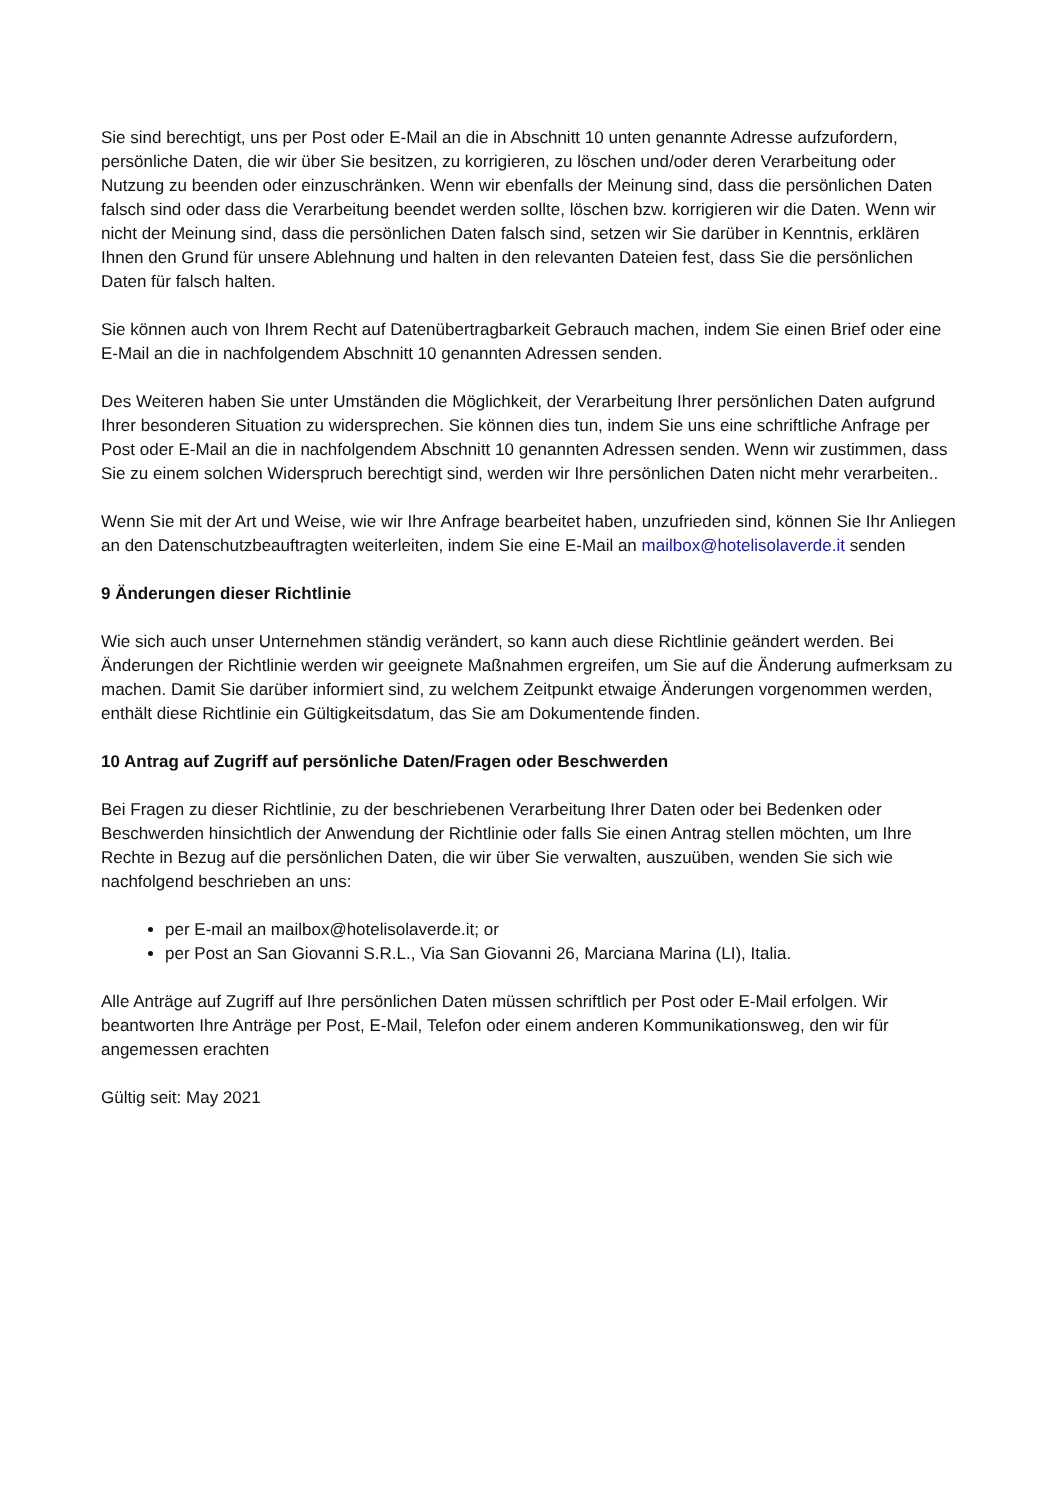Sie sind berechtigt, uns per Post oder E-Mail an die in Abschnitt 10 unten genannte Adresse aufzufordern, persönliche Daten, die wir über Sie besitzen, zu korrigieren, zu löschen und/oder deren Verarbeitung oder Nutzung zu beenden oder einzuschränken. Wenn wir ebenfalls der Meinung sind, dass die persönlichen Daten falsch sind oder dass die Verarbeitung beendet werden sollte, löschen bzw. korrigieren wir die Daten. Wenn wir nicht der Meinung sind, dass die persönlichen Daten falsch sind, setzen wir Sie darüber in Kenntnis, erklären Ihnen den Grund für unsere Ablehnung und halten in den relevanten Dateien fest, dass Sie die persönlichen Daten für falsch halten.
Sie können auch von Ihrem Recht auf Datenübertragbarkeit Gebrauch machen, indem Sie einen Brief oder eine E-Mail an die in nachfolgendem Abschnitt 10 genannten Adressen senden.
Des Weiteren haben Sie unter Umständen die Möglichkeit, der Verarbeitung Ihrer persönlichen Daten aufgrund Ihrer besonderen Situation zu widersprechen. Sie können dies tun, indem Sie uns eine schriftliche Anfrage per Post oder E-Mail an die in nachfolgendem Abschnitt 10 genannten Adressen senden. Wenn wir zustimmen, dass Sie zu einem solchen Widerspruch berechtigt sind, werden wir Ihre persönlichen Daten nicht mehr verarbeiten..
Wenn Sie mit der Art und Weise, wie wir Ihre Anfrage bearbeitet haben, unzufrieden sind, können Sie Ihr Anliegen an den Datenschutzbeauftragten weiterleiten, indem Sie eine E-Mail an mailbox@hotelisolaverde.it senden
9 Änderungen dieser Richtlinie
Wie sich auch unser Unternehmen ständig verändert, so kann auch diese Richtlinie geändert werden. Bei Änderungen der Richtlinie werden wir geeignete Maßnahmen ergreifen, um Sie auf die Änderung aufmerksam zu machen. Damit Sie darüber informiert sind, zu welchem Zeitpunkt etwaige Änderungen vorgenommen werden, enthält diese Richtlinie ein Gültigkeitsdatum, das Sie am Dokumentende finden.
10 Antrag auf Zugriff auf persönliche Daten/Fragen oder Beschwerden
Bei Fragen zu dieser Richtlinie, zu der beschriebenen Verarbeitung Ihrer Daten oder bei Bedenken oder Beschwerden hinsichtlich der Anwendung der Richtlinie oder falls Sie einen Antrag stellen möchten, um Ihre Rechte in Bezug auf die persönlichen Daten, die wir über Sie verwalten, auszuüben, wenden Sie sich wie nachfolgend beschrieben an uns:
per E-mail an mailbox@hotelisolaverde.it; or
per Post an San Giovanni S.R.L., Via San Giovanni 26, Marciana Marina (LI), Italia.
Alle Anträge auf Zugriff auf Ihre persönlichen Daten müssen schriftlich per Post oder E-Mail erfolgen. Wir beantworten Ihre Anträge per Post, E-Mail, Telefon oder einem anderen Kommunikationsweg, den wir für angemessen erachten
Gültig seit: May 2021